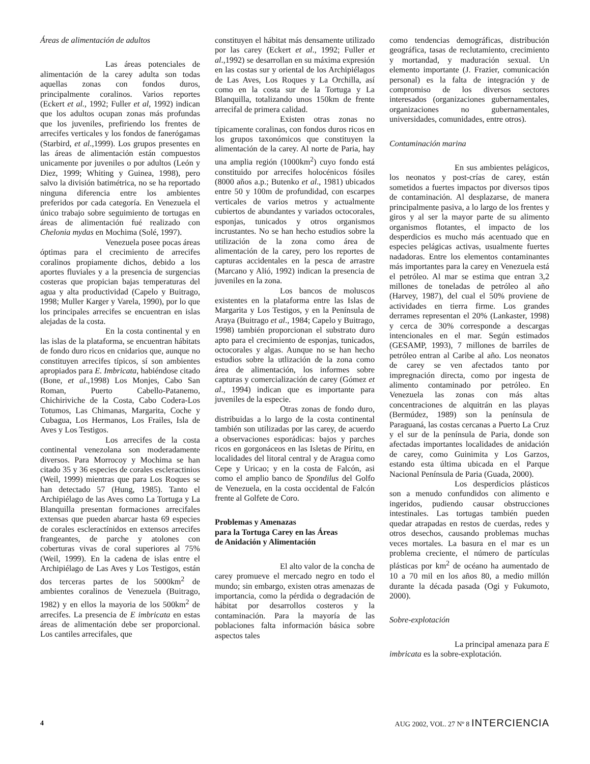Áreas de alimentación de adultos
Las áreas potenciales de alimentación de la carey adulta son todas aquellas zonas con fondos duros, principalmente coralinos. Varios reportes (Eckert et al., 1992; Fuller et al, 1992) indican que los adultos ocupan zonas más profundas que los juveniles, prefiriendo los frentes de arrecifes verticales y los fondos de fanerógamas (Starbird, et al.,1999). Los grupos presentes en las áreas de alimentación están compuestos unicamente por juveniles o por adultos (León y Diez, 1999; Whiting y Guinea, 1998), pero salvo la división batimétrica, no se ha reportado ninguna diferencia entre los ambientes preferidos por cada categoría. En Venezuela el único trabajo sobre seguimiento de tortugas en áreas de alimentación fué realizado con Chelonia mydas en Mochima (Solé, 1997).
Venezuela posee pocas áreas óptimas para el crecimiento de arrecifes coralinos propiamente dichos, debido a los aportes fluviales y a la presencia de surgencias costeras que propician bajas temperaturas del agua y alta productividad (Capelo y Buitrago, 1998; Muller Karger y Varela, 1990), por lo que los principales arrecifes se encuentran en islas alejadas de la costa.
En la costa continental y en las islas de la plataforma, se encuentran hábitats de fondo duro ricos en cnidarios que, aunque no constituyen arrecifes típicos, sí son ambientes apropiados para E. Imbricata, habiéndose citado (Bone, et al.,1998) Los Monjes, Cabo San Roman, Puerto Cabello-Patanemo, Chichiriviche de la Costa, Cabo Codera-Los Totumos, Las Chimanas, Margarita, Coche y Cubagua, Los Hermanos, Los Frailes, Isla de Aves y Los Testigos.
Los arrecifes de la costa continental venezolana son moderadamente diversos. Para Morrocoy y Mochima se han citado 35 y 36 especies de corales escleractinios (Weil, 1999) mientras que para Los Roques se han detectado 57 (Hung, 1985). Tanto el Archipiélago de las Aves como La Tortuga y La Blanquilla presentan formaciones arrecifales extensas que pueden abarcar hasta 69 especies de corales escleractínidos en extensos arrecifes frangeantes, de parche y atolones con coberturas vivas de coral superiores al 75% (Weil, 1999). En la cadena de islas entre el Archipiélago de Las Aves y Los Testigos, están dos terceras partes de los 5000km<sup>2</sup> de ambientes coralinos de Venezuela (Buitrago, 1982) y en ellos la mayoria de los 500km<sup>2</sup> de arrecifes. La presencia de E imbricata en estas áreas de alimentación debe ser proporcional. Los cantiles arrecifales, que
constituyen el hábitat más densamente utilizado por las carey (Eckert et al., 1992; Fuller et al.,1992) se desarrollan en su máxima expresión en las costas sur y oriental de los Archipiélagos de Las Aves, Los Roques y La Orchilla, así como en la costa sur de la Tortuga y La Blanquilla, totalizando unos 150km de frente arrecifal de primera calidad.
Existen otras zonas no típicamente coralinas, con fondos duros ricos en los grupos taxonómicos que constituyen la alimentación de la carey. Al norte de Paria, hay una amplia región (1000km<sup>2</sup>) cuyo fondo está constituido por arrecifes holocénicos fósiles (8000 años a.p.; Butenko et al., 1981) ubicados entre 50 y 100m de profundidad, con escarpes verticales de varios metros y actualmente cubiertos de abundantes y variados octocorales, esponjas, tunicados y otros organismos incrustantes. No se han hecho estudios sobre la utilización de la zona como área de alimentación de la carey, pero los reportes de capturas accidentales en la pesca de arrastre (Marcano y Alió, 1992) indican la presencia de juveniles en la zona.
Los bancos de moluscos existentes en la plataforma entre las Islas de Margarita y Los Testigos, y en la Península de Araya (Buitrago et al., 1984; Capelo y Buitrago, 1998) también proporcionan el substrato duro apto para el crecimiento de esponjas, tunicados, octocorales y algas. Aunque no se han hecho estudios sobre la utlización de la zona como área de alimentación, los informes sobre capturas y comercialización de carey (Gómez et al., 1994) indican que es importante para juveniles de la especie.
Otras zonas de fondo duro, distribuidas a lo largo de la costa continental también son utilizadas por las carey, de acuerdo a observaciones esporádicas: bajos y parches ricos en gorgonáceos en las Isletas de Píritu, en localidades del litoral central y de Aragua como Cepe y Uricao; y en la costa de Falcón, asi como el amplio banco de Spondilus del Golfo de Venezuela, en la costa occidental de Falcón frente al Golfete de Coro.
Problemas y Amenazas
para la Tortuga Carey en las Áreas
de Anidación y Alimentación
El alto valor de la concha de carey promueve el mercado negro en todo el mundo; sin embargo, existen otras amenazas de importancia, como la pérdida o degradación de hábitat por desarrollos costeros y la contaminación. Para la mayoría de las poblaciones falta información básica sobre aspectos tales
como tendencias demográficas, distribución geográfica, tasas de reclutamiento, crecimiento y mortandad, y maduración sexual. Un elemento importante (J. Frazier, comunicación personal) es la falta de integración y de compromiso de los diversos sectores interesados (organizaciones gubernamentales, organizaciones no gubernamentales, universidades, comunidades, entre otros).
Contaminación marina
En sus ambientes pelágicos, los neonatos y post-crías de carey, están sometidos a fuertes impactos por diversos tipos de contaminación. Al desplazarse, de manera principalmente pasiva, a lo largo de los frentes y giros y al ser la mayor parte de su alimento organismos flotantes, el impacto de los desperdicios es mucho más acentuado que en especies pelágicas activas, usualmente fuertes nadadoras. Entre los elementos contaminantes más importantes para la carey en Venezuela está el petróleo. Al mar se estima que entran 3,2 millones de toneladas de petróleo al año (Harvey, 1987), del cual el 50% proviene de actividades en tierra firme. Los grandes derrames representan el 20% (Lankaster, 1998) y cerca de 30% corresponde a descargas intencionales en el mar. Según estimados (GESAMP, 1993), 7 millones de barriles de petróleo entran al Caribe al año. Los neonatos de carey se ven afectados tanto por impregnación directa, como por ingesta de alimento contaminado por petróleo. En Venezuela las zonas con más altas concentraciones de alquitrán en las playas (Bermúdez, 1989) son la península de Paraguaná, las costas cercanas a Puerto La Cruz y el sur de la península de Paria, donde son afectadas importantes localidades de anidación de carey, como Guinimita y Los Garzos, estando esta última ubicada en el Parque Nacional Península de Paria (Guada, 2000).
Los desperdicios plásticos son a menudo confundidos con alimento e ingeridos, pudiendo causar obstrucciones intestinales. Las tortugas también pueden quedar atrapadas en restos de cuerdas, redes y otros desechos, causando problemas muchas veces mortales. La basura en el mar es un problema creciente, el número de partículas plásticas por km<sup>2</sup> de océano ha aumentado de 10 a 70 mil en los años 80, a medio millón durante la década pasada (Ogi y Fukumoto, 2000).
Sobre-explotación
La principal amenaza para E imbricata es la sobre-explotación.
4 AUG 2002, VOL. 27 Nº 8 INTERCIENCIA